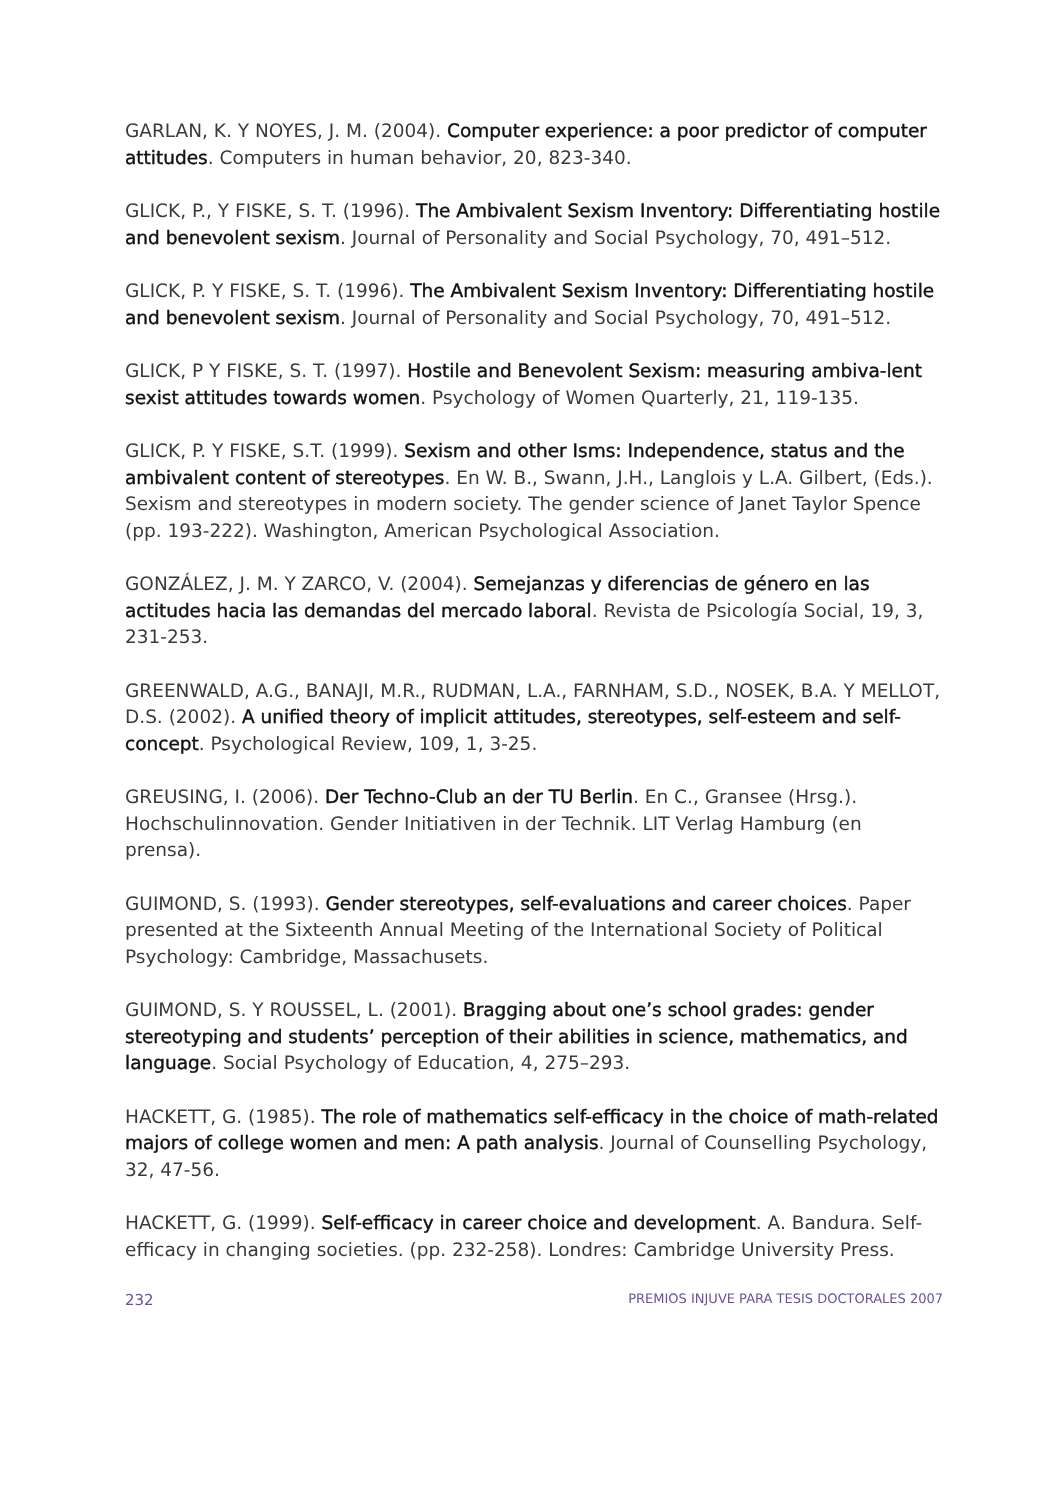GARLAN, K. Y NOYES, J. M. (2004). Computer experience: a poor predictor of computer attitudes. Computers in human behavior, 20, 823-340.
GLICK, P., Y FISKE, S. T. (1996). The Ambivalent Sexism Inventory: Differentiating hostile and benevolent sexism. Journal of Personality and Social Psychology, 70, 491–512.
GLICK, P. Y FISKE, S. T. (1996). The Ambivalent Sexism Inventory: Differentiating hostile and benevolent sexism. Journal of Personality and Social Psychology, 70, 491–512.
GLICK, P Y FISKE, S. T. (1997). Hostile and Benevolent Sexism: measuring ambiva-lent sexist attitudes towards women. Psychology of Women Quarterly, 21, 119-135.
GLICK, P. Y FISKE, S.T. (1999). Sexism and other Isms: Independence, status and the ambivalent content of stereotypes. En W. B., Swann, J.H., Langlois y L.A. Gilbert, (Eds.). Sexism and stereotypes in modern society. The gender science of Janet Taylor Spence (pp. 193-222). Washington, American Psychological Association.
GONZÁLEZ, J. M. Y ZARCO, V. (2004). Semejanzas y diferencias de género en las actitudes hacia las demandas del mercado laboral. Revista de Psicología Social, 19, 3, 231-253.
GREENWALD, A.G., BANAJI, M.R., RUDMAN, L.A., FARNHAM, S.D., NOSEK, B.A. Y MELLOT, D.S. (2002). A unified theory of implicit attitudes, stereotypes, self-esteem and self-concept. Psychological Review, 109, 1, 3-25.
GREUSING, I. (2006). Der Techno-Club an der TU Berlin. En C., Gransee (Hrsg.). Hochschulinnovation. Gender Initiativen in der Technik. LIT Verlag Hamburg (en prensa).
GUIMOND, S. (1993). Gender stereotypes, self-evaluations and career choices. Paper presented at the Sixteenth Annual Meeting of the International Society of Political Psychology: Cambridge, Massachusets.
GUIMOND, S. Y ROUSSEL, L. (2001). Bragging about one’s school grades: gender stereotyping and students’ perception of their abilities in science, mathematics, and language. Social Psychology of Education, 4, 275–293.
HACKETT, G. (1985). The role of mathematics self-efficacy in the choice of math-related majors of college women and men: A path analysis. Journal of Counselling Psychology, 32, 47-56.
HACKETT, G. (1999). Self-efficacy in career choice and development. A. Bandura. Self-efficacy in changing societies. (pp. 232-258). Londres: Cambridge University Press.
232 PREMIOS INJUVE PARA TESIS DOCTORALES 2007